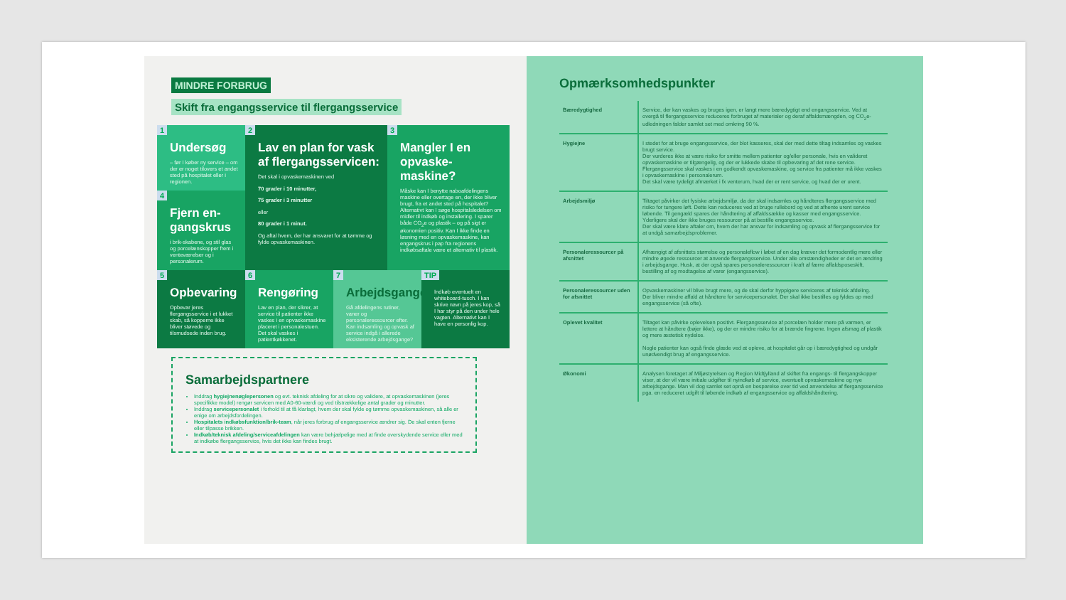MINDRE FORBRUG
Skift fra engangsservice til flergangsservice
1
Undersøg
– før I køber ny service – om der er noget tilovers et andet sted på hospitalet eller i regionen.
4
Fjern en-gangskrus
i brik-skabene, og stil glas og porcelænskopper frem i venteværelser og i personalerum.
2
Lav en plan for vask af flergangsservicen:
Det skal i opvaskemaskinen ved
70 grader i 10 minutter,
75 grader i 3 minutter
eller
80 grader i 1 minut.
Og aftal hvem, der har ansvaret for at tømme og fylde opvaskemaskinen.
3
Mangler I en opvaske-maskine?
Måske kan I benytte naboafdelingens maskine eller overtage en, der ikke bliver brugt, fra et andet sted på hospitalet? Alternativt kan I søge hospitalsledelsen om midler til indkøb og installering. I sparer både CO<sub>2</sub>e og plastik – og på sigt er økonomien positiv. Kan I ikke finde en løsning med en opvaskemaskine, kan engangskrus i pap fra regionens indkøbsaftale være et alternativ til plastik.
5
Opbevaring
Opbevar jeres flergangsservice i et lukket skab, så kopperne ikke bliver støvede og tilsmudsede inden brug.
6
Rengøring
Lav en plan, der sikrer, at service til patienter ikke vaskes i en opvaskemaskine placeret i personalestuen. Det skal vaskes i patientkøkkenet.
7
Arbejdsgange
Gå afdelingens rutiner, vaner og personaleressourcer efter. Kan indsamling og opvask af service indgå i allerede eksisterende arbejdsgange?
TIP
Indkøb eventuelt en whiteboard-tusch. I kan skrive navn på jeres kop, så I har styr på den under hele vagten. Alternativt kan I have en personlig kop.
Samarbejdspartnere
Inddrag hygiejnenøglepersonen og evt. teknisk afdeling for at sikre og validere, at opvaskemaskinen (jeres specifikke model) rengør servicen med A0-60-værdi og ved tilstrækkelige antal grader og minutter.
Inddrag servicepersonalet i forhold til at få klarlagt, hvem der skal fylde og tømme opvaskemaskinen, så alle er enige om arbejdsfordelingen.
Hospitalets indkøbsfunktion/brik-team, når jeres forbrug af engangsservice ændrer sig. De skal enten fjerne eller tilpasse brikken.
Indkøb/teknisk afdeling/serviceafdelingen kan være behjælpelige med at finde overskydende service eller med at indkøbe flergangsservice, hvis det ikke kan findes brugt.
Opmærksomhedspunkter
| Bæredygtighed | Service, der kan vaskes og bruges igen, er langt mere bæredygtigt end engangsservice. Ved at overgå til flergangsservice reduceres forbruget af materialer og deraf affaldsmængden, og CO<sub>2</sub>e-udledningen falder samlet set med omkring 90 %. |
| Hygiejne | I stedet for at bruge engangsservice, der blot kasseres, skal der med dette tiltag indsamles og vaskes brugt service. Der vurderes ikke at være risiko for smitte mellem patienter og/eller personale, hvis en valideret opvaskemaskine er tilgængelig, og der er lukkede skabe til opbevaring af det rene service. Flergangsservice skal vaskes i en godkendt opvaskemaskine, og service fra patienter må ikke vaskes i opvaskemaskine i personalerum. Det skal være tydeligt afmærket i fx venterum, hvad der er rent service, og hvad der er urent. |
| Arbejdsmiljø | Tiltaget påvirker det fysiske arbejdsmiljø, da der skal indsamles og håndteres flergangsservice med risiko for tungere løft. Dette kan reduceres ved at bruge rullebord og ved at afhente urent service løbende. Til gengæld spares der håndtering af affaldssække og kasser med engangsservice. Yderligere skal der ikke bruges ressourcer på at bestille engangsservice. Der skal være klare aftaler om, hvem der har ansvar for indsamling og opvask af flergangsservice for at undgå samarbejdsproblemer. |
| Personaleressourcer på afsnittet | Afhængigt af afsnittets størrelse og personaleflow i løbet af en dag kræver det formodentlig mere eller mindre øgede ressourcer at anvende flergangsservice. Under alle omstændigheder er det en ændring i arbejdsgange. Husk, at der også spares personaleressourcer i kraft af færre affaldsposeskift, bestilling af og modtagelse af varer (engangsservice). |
| Personaleressourcer uden for afsnittet | Opvaskemaskiner vil blive brugt mere, og de skal derfor hyppigere serviceres af teknisk afdeling. Der bliver mindre affald at håndtere for servicepersonalet. Der skal ikke bestilles og fyldes op med engangsservice (så ofte). |
| Oplevet kvalitet | Tiltaget kan påvirke oplevelsen positivt. Flergangsservice af porcelæn holder mere på varmen, er lettere at håndtere (bøjer ikke), og der er mindre risiko for at brænde fingrene. Ingen afsmag af plastik og mere æstetisk nydelse. Nogle patienter kan også finde glæde ved at opleve, at hospitalet går op i bæredygtighed og undgår unødvendigt brug af engangsservice. |
| Økonomi | Analysen foretaget af Miljøstyrelsen og Region Midtjylland af skiftet fra engangs- til flergangskopper viser, at der vil være initiale udgifter til nyindkøb af service, eventuelt opvaskemaskine og nye arbejdsgange. Man vil dog samlet set opnå en besparelse over tid ved anvendelse af flergangsservice pga. en reduceret udgift til løbende indkøb af engangsservice og affaldshåndtering. |